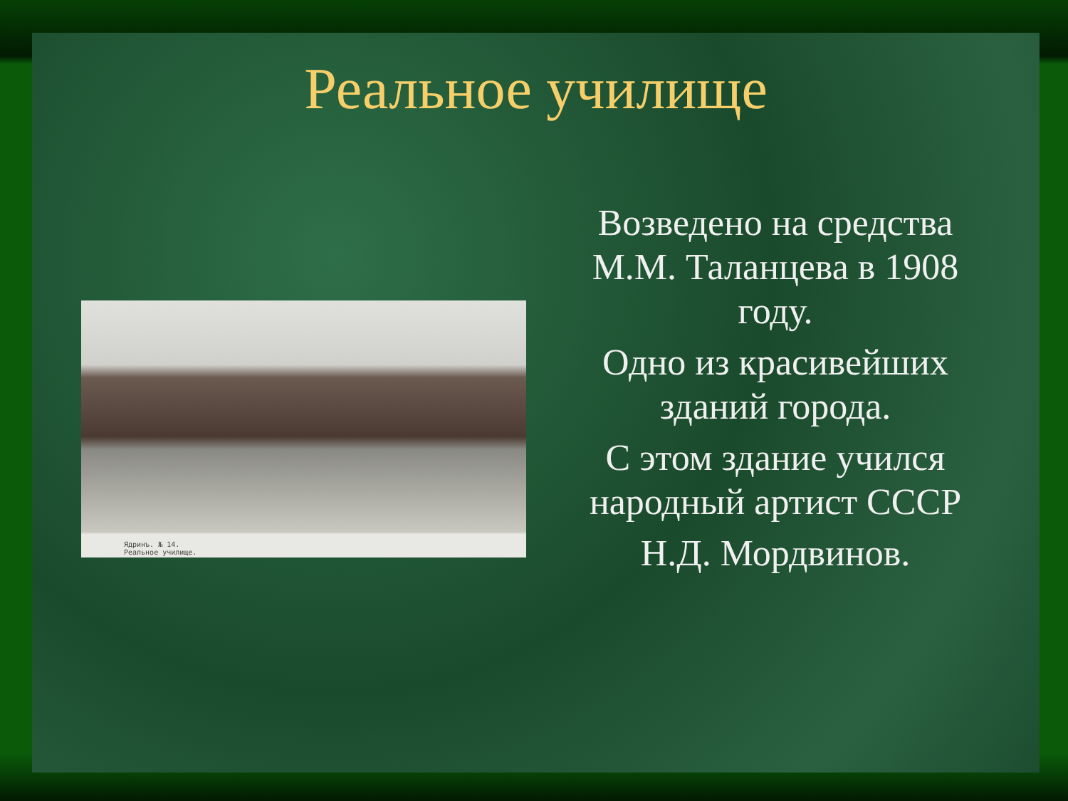Реальное училище
Ядринъ. № 14.
Реальное училище.
Возведено на средства М.М. Таланцева в 1908 году.
Одно из красивейших зданий города.
С этом здание учился народный артист СССР
Н.Д. Мордвинов.